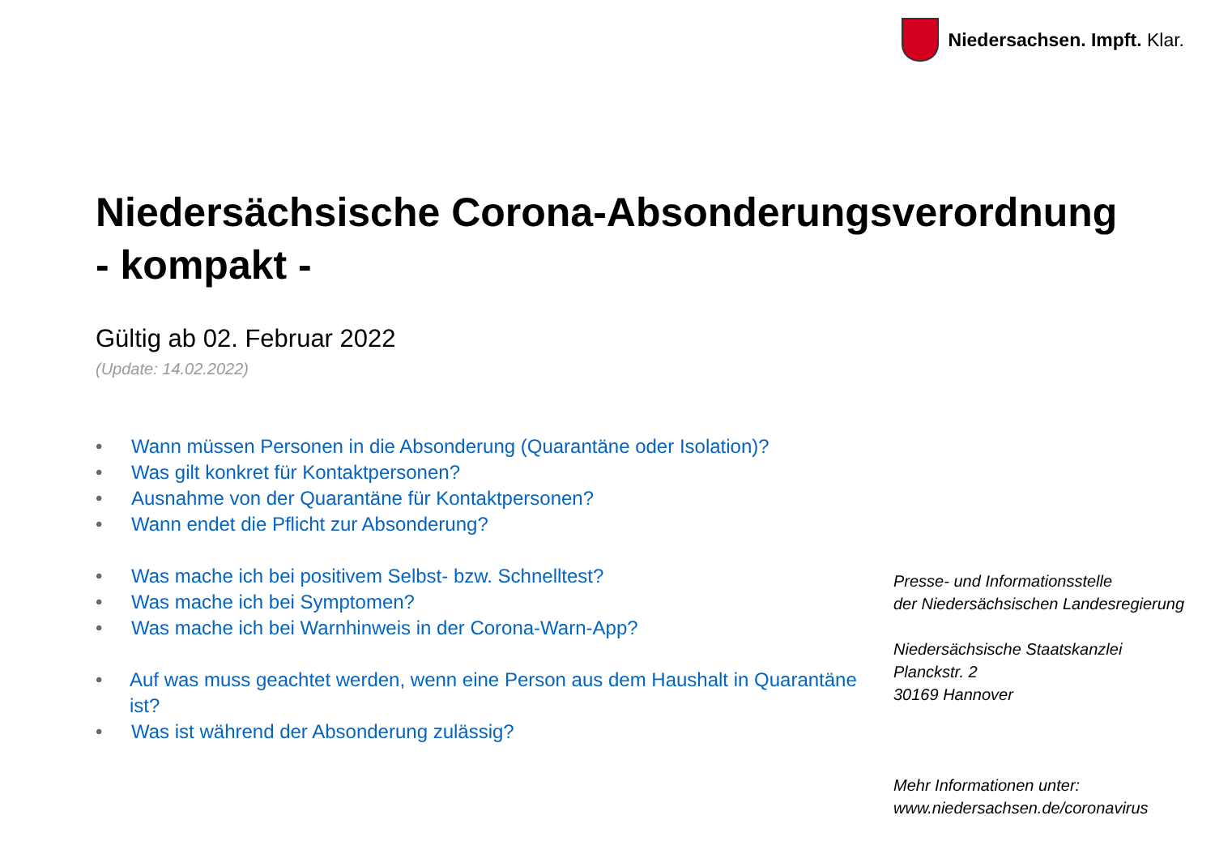Niedersachsen. Impft. Klar.
Niedersächsische Corona-Absonderungsverordnung
- kompakt -
Gültig ab 02. Februar 2022
(Update: 14.02.2022)
• Wann müssen Personen in die Absonderung (Quarantäne oder Isolation)?
• Was gilt konkret für Kontaktpersonen?
• Ausnahme von der Quarantäne für Kontaktpersonen?
• Wann endet die Pflicht zur Absonderung?
• Was mache ich bei positivem Selbst- bzw. Schnelltest?
• Was mache ich bei Symptomen?
• Was mache ich bei Warnhinweis in der Corona-Warn-App?
• Auf was muss geachtet werden, wenn eine Person aus dem Haushalt in Quarantäne ist?
• Was ist während der Absonderung zulässig?
Presse- und Informationsstelle
der Niedersächsischen Landesregierung
Niedersächsische Staatskanzlei
Planckstr. 2
30169 Hannover
Mehr Informationen unter:
www.niedersachsen.de/coronavirus